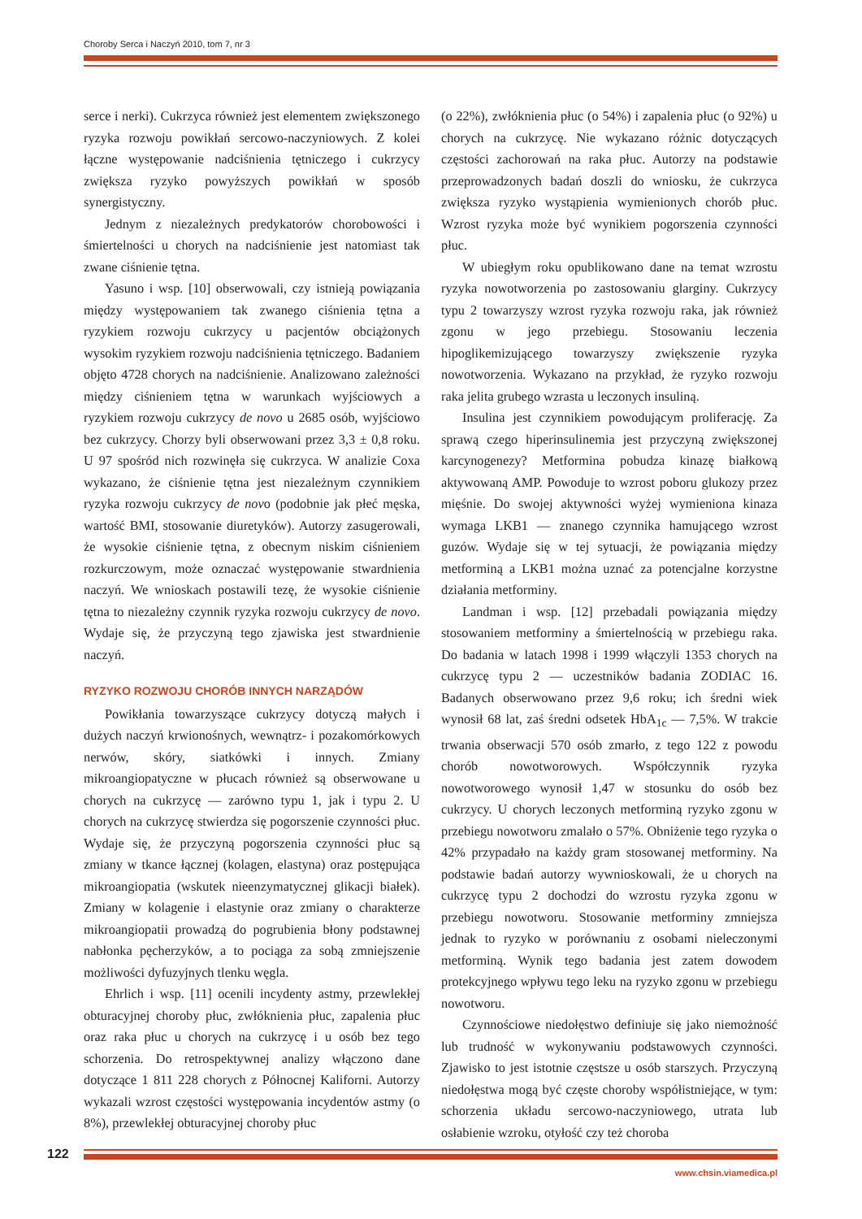Choroby Serca i Naczyń 2010, tom 7, nr 3
serce i nerki). Cukrzyca również jest elementem zwiększonego ryzyka rozwoju powikłań sercowo-naczyniowych. Z kolei łączne występowanie nadciśnienia tętniczego i cukrzycy zwiększa ryzyko powyższych powikłań w sposób synergistyczny.
Jednym z niezależnych predykatorów chorobowości i śmiertelności u chorych na nadciśnienie jest natomiast tak zwane ciśnienie tętna.
Yasuno i wsp. [10] obserwowali, czy istnieją powiązania między występowaniem tak zwanego ciśnienia tętna a ryzykiem rozwoju cukrzycy u pacjentów obciążonych wysokim ryzykiem rozwoju nadciśnienia tętniczego. Badaniem objęto 4728 chorych na nadciśnienie. Analizowano zależności między ciśnieniem tętna w warunkach wyjściowych a ryzykiem rozwoju cukrzycy de novo u 2685 osób, wyjściowo bez cukrzycy. Chorzy byli obserwowani przez 3,3 ± 0,8 roku. U 97 spośród nich rozwinęła się cukrzyca. W analizie Coxa wykazano, że ciśnienie tętna jest niezależnym czynnikiem ryzyka rozwoju cukrzycy de novo (podobnie jak płeć męska, wartość BMI, stosowanie diuretyków). Autorzy zasugerowali, że wysokie ciśnienie tętna, z obecnym niskim ciśnieniem rozkurczowym, może oznaczać występowanie stwardnienia naczyń. We wnioskach postawili tezę, że wysokie ciśnienie tętna to niezależny czynnik ryzyka rozwoju cukrzycy de novo. Wydaje się, że przyczyną tego zjawiska jest stwardnienie naczyń.
RYZYKO ROZWOJU CHORÓB INNYCH NARZĄDÓW
Powikłania towarzyszące cukrzycy dotyczą małych i dużych naczyń krwionośnych, wewnątrz- i pozakomórkowych nerwów, skóry, siatkówki i innych. Zmiany mikroangiopatyczne w płucach również są obserwowane u chorych na cukrzycę — zarówno typu 1, jak i typu 2. U chorych na cukrzycę stwierdza się pogorszenie czynności płuc. Wydaje się, że przyczyną pogorszenia czynności płuc są zmiany w tkance łącznej (kolagen, elastyna) oraz postępująca mikroangiopatia (wskutek nieenzymatycznej glikacji białek). Zmiany w kolagenie i elastynie oraz zmiany o charakterze mikroangiopatii prowadzą do pogrubienia błony podstawnej nabłonka pęcherzyków, a to pociąga za sobą zmniejszenie możliwości dyfuzyjnych tlenku węgla.
Ehrlich i wsp. [11] ocenili incydenty astmy, przewlekłej obturacyjnej choroby płuc, zwłóknienia płuc, zapalenia płuc oraz raka płuc u chorych na cukrzycę i u osób bez tego schorzenia. Do retrospektywnej analizy włączono dane dotyczące 1 811 228 chorych z Północnej Kaliforni. Autorzy wykazali wzrost częstości występowania incydentów astmy (o 8%), przewlekłej obturacyjnej choroby płuc
(o 22%), zwłóknienia płuc (o 54%) i zapalenia płuc (o 92%) u chorych na cukrzycę. Nie wykazano różnic dotyczących częstości zachorowań na raka płuc. Autorzy na podstawie przeprowadzonych badań doszli do wniosku, że cukrzyca zwiększa ryzyko wystąpienia wymienionych chorób płuc. Wzrost ryzyka może być wynikiem pogorszenia czynności płuc.
W ubiegłym roku opublikowano dane na temat wzrostu ryzyka nowotworzenia po zastosowaniu glarginy. Cukrzycy typu 2 towarzyszy wzrost ryzyka rozwoju raka, jak również zgonu w jego przebiegu. Stosowaniu leczenia hipoglikemizującego towarzyszy zwiększenie ryzyka nowotworzenia. Wykazano na przykład, że ryzyko rozwoju raka jelita grubego wzrasta u leczonych insuliną.
Insulina jest czynnikiem powodującym proliferację. Za sprawą czego hiperinsulinemia jest przyczyną zwiększonej karcynogenezy? Metformina pobudza kinazę białkową aktywowaną AMP. Powoduje to wzrost poboru glukozy przez mięśnie. Do swojej aktywności wyżej wymieniona kinaza wymaga LKB1 — znanego czynnika hamującego wzrost guzów. Wydaje się w tej sytuacji, że powiązania między metforminą a LKB1 można uznać za potencjalne korzystne działania metforminy.
Landman i wsp. [12] przebadali powiązania między stosowaniem metforminy a śmiertelnością w przebiegu raka. Do badania w latach 1998 i 1999 włączyli 1353 chorych na cukrzycę typu 2 — uczestników badania ZODIAC 16. Badanych obserwowano przez 9,6 roku; ich średni wiek wynosił 68 lat, zaś średni odsetek HbA<sub>1c</sub> — 7,5%. W trakcie trwania obserwacji 570 osób zmarło, z tego 122 z powodu chorób nowotworowych. Współczynnik ryzyka nowotworowego wynosił 1,47 w stosunku do osób bez cukrzycy. U chorych leczonych metforminą ryzyko zgonu w przebiegu nowotworu zmalało o 57%. Obniżenie tego ryzyka o 42% przypadało na każdy gram stosowanej metforminy. Na podstawie badań autorzy wywnioskowali, że u chorych na cukrzycę typu 2 dochodzi do wzrostu ryzyka zgonu w przebiegu nowotworu. Stosowanie metforminy zmniejsza jednak to ryzyko w porównaniu z osobami nieleczonymi metforminą. Wynik tego badania jest zatem dowodem protekcyjnego wpływu tego leku na ryzyko zgonu w przebiegu nowotworu.
Czynnościowe niedołęstwo definiuje się jako niemożność lub trudność w wykonywaniu podstawowych czynności. Zjawisko to jest istotnie częstsze u osób starszych. Przyczyną niedołęstwa mogą być częste choroby współistniejące, w tym: schorzenia układu sercowo-naczyniowego, utrata lub osłabienie wzroku, otyłość czy też choroba
122
www.chsin.viamedica.pl